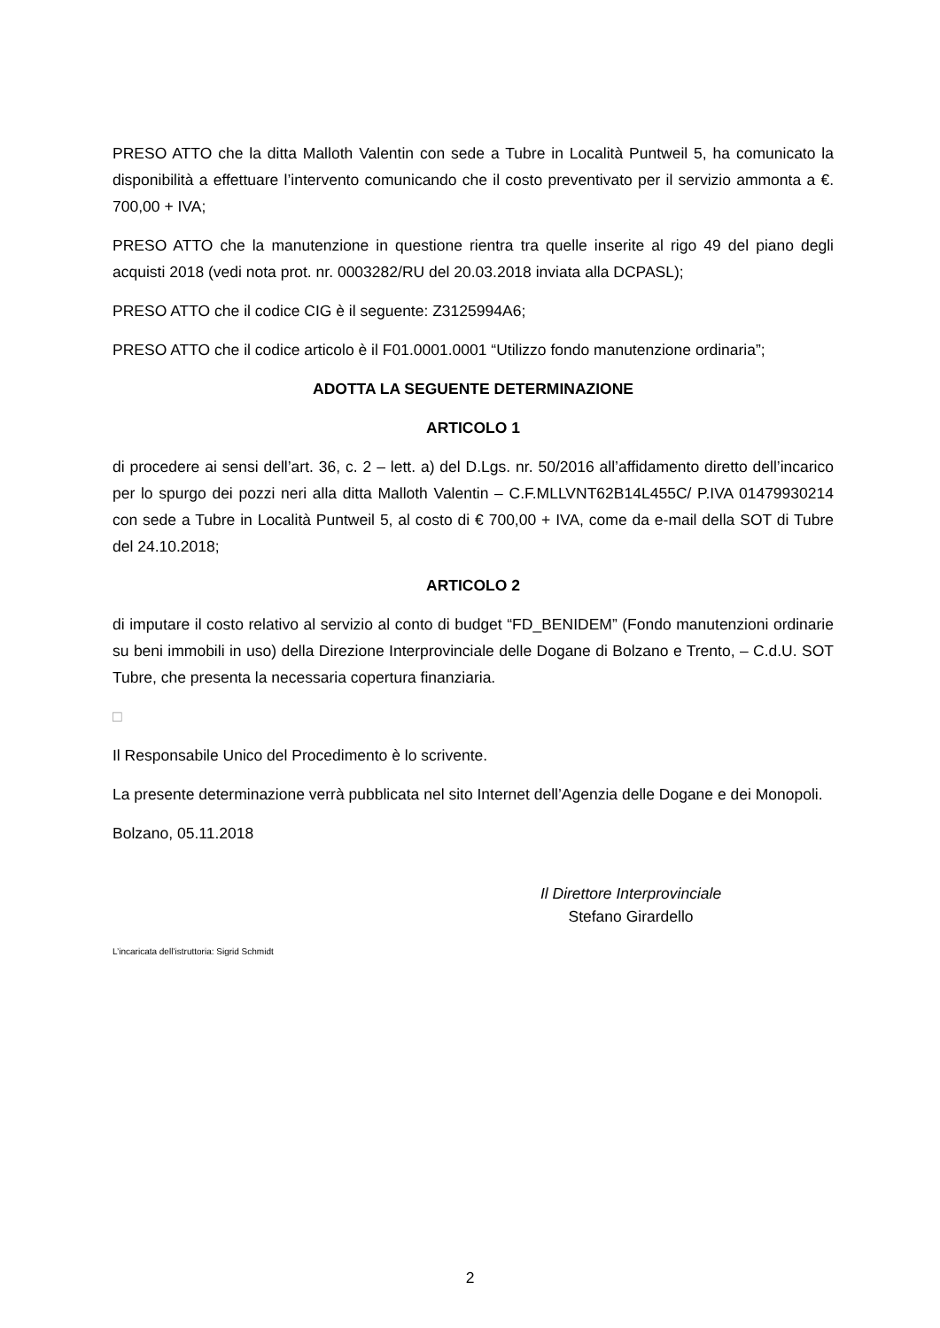PRESO ATTO che la ditta Malloth Valentin con sede a Tubre in Località Puntweil 5, ha comunicato la disponibilità a effettuare l’intervento comunicando che il costo preventivato per il servizio ammonta a €. 700,00 + IVA;
PRESO ATTO che la manutenzione in questione rientra tra quelle inserite al rigo 49 del piano degli acquisti 2018 (vedi nota prot. nr. 0003282/RU del 20.03.2018 inviata alla DCPASL);
PRESO ATTO che il codice CIG è il seguente: Z3125994A6;
PRESO ATTO che il codice articolo è il F01.0001.0001 “Utilizzo fondo manutenzione ordinaria”;
ADOTTA LA SEGUENTE DETERMINAZIONE
ARTICOLO 1
di procedere ai sensi dell’art. 36, c. 2 – lett. a) del D.Lgs. nr. 50/2016 all’affidamento diretto dell’incarico per lo spurgo dei pozzi neri alla ditta Malloth Valentin – C.F.MLLVNT62B14L455C/ P.IVA 01479930214 con sede a Tubre in Località Puntweil 5, al costo di € 700,00 + IVA, come da e-mail della SOT di Tubre del 24.10.2018;
ARTICOLO 2
di imputare il costo relativo al servizio al conto di budget “FD_BENIDEM” (Fondo manutenzioni ordinarie su beni immobili in uso) della Direzione Interprovinciale delle Dogane di Bolzano e Trento, – C.d.U. SOT Tubre, che presenta la necessaria copertura finanziaria.
□
Il Responsabile Unico del Procedimento è lo scrivente.
La presente determinazione verrà pubblicata nel sito Internet dell’Agenzia delle Dogane e dei Monopoli.
Bolzano, 05.11.2018
Il Direttore Interprovinciale
Stefano Girardello
L’incaricata dell’istruttoria: Sigrid Schmidt
2